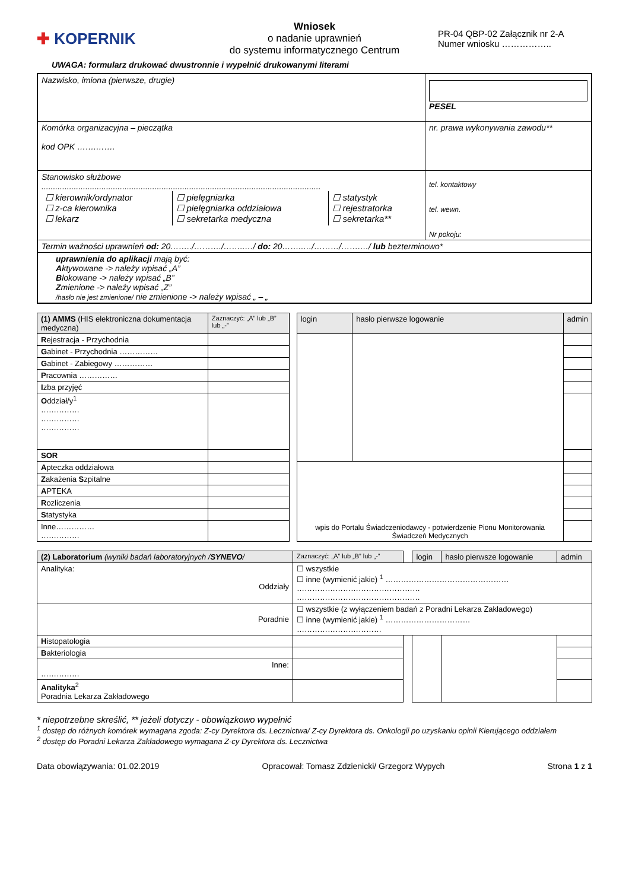✚ KOPERNIK
Wniosek
o nadanie uprawnień
do systemu informatycznego Centrum
PR-04 QBP-02 Załącznik nr 2-A
Numer wniosku ……………..
UWAGA: formularz drukować dwustronnie i wypełnić drukowanymi literami
| Nazwisko, imiona (pierwsze, drugie) | PESEL |
| Komórka organizacyjna – pieczątka kod OPK …….……. | nr. prawa wykonywania zawodu** |
| Stanowisko służbowe ......................................................................................................................... / ☐ kierownik/ordynator ☐ z-ca kierownika ☐ lekarz / ☐ pielęgniarka ☐ pielęgniarka oddziałowa ☐ sekretarka medyczna / ☐ statystyk ☐ rejestratorka ☐ sekretarka** / | tel. kontaktowy tel. wewn. Nr pokoju: |
| Termin ważności uprawnień od: 20……../………./……..…/ do: 20……..…/………/…….…/ lub bezterminowo* | |
| uprawnienia do aplikacji mają być: A ktywowane -> należy wpisać „A” B lokowane -> należy wpisać „B” Z mienione -> należy wpisać „Z” /hasło nie jest zmienione/ nie zmienione -> należy wpisać „ – „ | |
| (1) AMMS (HIS elektroniczna dokumentacja medyczna) | Zaznaczyć: „A” lub „B” lub „-” | | login | hasło pierwsze logowanie | admin |
| --- | --- | --- | --- | --- | --- |
| R ejestracja - Przychodnia | | | | | |
| G abinet - Przychodnia …………… | | | | | |
| G abinet - Zabiegowy …………… | | | | | |
| P racownia …………… | | | | | |
| I zba przyjęć | | | | | |
| O ddział/y<sup>1</sup> …………… …………… …………… | | | | | |
| SOR | | | | | |
| A pteczka oddziałowa | | | wpis do Portalu Świadczeniodawcy - potwierdzenie Pionu Monitorowania Świadczeń Medycznych | | |
| Z akażenia S zpitalne | | | | | |
| A PTEKA | | | | | |
| R ozliczenia | | | | | |
| S tatystyka | | | | | |
| Inne…………… …………… | | | | | |
| (2) Laboratorium (wyniki badań laboratoryjnych / SYNEVO / | | Zaznaczyć: „A” lub „B” lub „-” | | login | hasło pierwsze logowanie | admin |
| --- | --- | --- | --- | --- | --- | --- |
| Analityka: Oddziały | ☐ wszystkie ☐ inne (wymienić jakie) <sup>1</sup> ………………………………………… ………………………………………… ………………………………………… | | | | | |
| Poradnie | ☐ wszystkie (z wyłączeniem badań z Poradni Lekarza Zakładowego) ☐ inne (wymienić jakie) <sup>1</sup> …………………………… …………………………… | | | | | |
| H istopatologia | | | | | | |
| B akteriologia | | | | | | |
| Inne: …………… | | | | | | |
| Analityka<sup>2</sup> Poradnia Lekarza Zakładowego | | | | | | |
* niepotrzebne skreślić, ** jeżeli dotyczy - obowiązkowo wypełnić
<sup>1</sup> dostęp do różnych komórek wymagana zgoda: Z-cy Dyrektora ds. Lecznictwa/ Z-cy Dyrektora ds. Onkologii po uzyskaniu opinii Kierującego oddziałem
<sup>2</sup> dostęp do Poradni Lekarza Zakładowego wymagana Z-cy Dyrektora ds. Lecznictwa
Data obowiązywania: 01.02.2019 Opracował: Tomasz Zdzienicki/ Grzegorz Wypych Strona 1 z 1